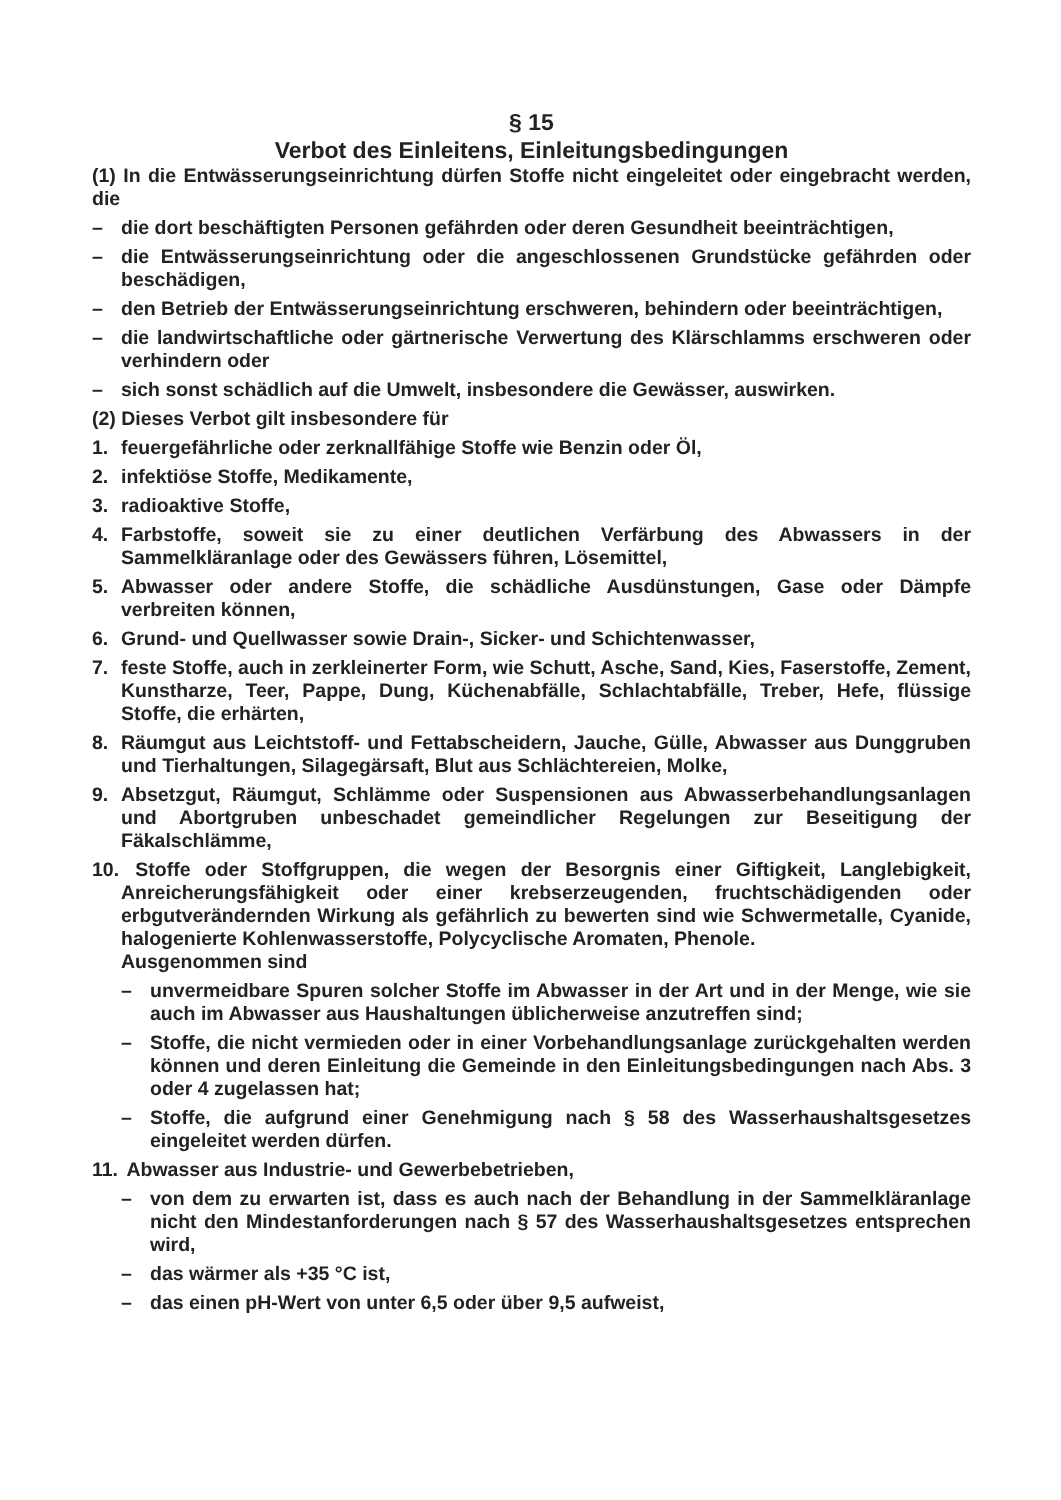§ 15
Verbot des Einleitens, Einleitungsbedingungen
(1) In die Entwässerungseinrichtung dürfen Stoffe nicht eingeleitet oder eingebracht werden, die
– die dort beschäftigten Personen gefährden oder deren Gesundheit beeinträchtigen,
– die Entwässerungseinrichtung oder die angeschlossenen Grundstücke gefährden oder beschädigen,
– den Betrieb der Entwässerungseinrichtung erschweren, behindern oder beeinträchtigen,
– die landwirtschaftliche oder gärtnerische Verwertung des Klärschlamms erschweren oder verhindern oder
– sich sonst schädlich auf die Umwelt, insbesondere die Gewässer, auswirken.
(2) Dieses Verbot gilt insbesondere für
1. feuergefährliche oder zerknallfähige Stoffe wie Benzin oder Öl,
2. infektiöse Stoffe, Medikamente,
3. radioaktive Stoffe,
4. Farbstoffe, soweit sie zu einer deutlichen Verfärbung des Abwassers in der Sammelkläranlage oder des Gewässers führen, Lösemittel,
5. Abwasser oder andere Stoffe, die schädliche Ausdünstungen, Gase oder Dämpfe verbreiten können,
6. Grund- und Quellwasser sowie Drain-, Sicker- und Schichtenwasser,
7. feste Stoffe, auch in zerkleinerter Form, wie Schutt, Asche, Sand, Kies, Faserstoffe, Zement, Kunstharze, Teer, Pappe, Dung, Küchenabfälle, Schlachtabfälle, Treber, Hefe, flüssige Stoffe, die erhärten,
8. Räumgut aus Leichtstoff- und Fettabscheidern, Jauche, Gülle, Abwasser aus Dunggruben und Tierhaltungen, Silagegärsaft, Blut aus Schlächtereien, Molke,
9. Absetzgut, Räumgut, Schlämme oder Suspensionen aus Abwasserbehandlungsanlagen und Abortgruben unbeschadet gemeindlicher Regelungen zur Beseitigung der Fäkalschlämme,
10. Stoffe oder Stoffgruppen, die wegen der Besorgnis einer Giftigkeit, Langlebigkeit, Anreicherungsfähigkeit oder einer krebserzeugenden, fruchtschädigenden oder erbgutverändernden Wirkung als gefährlich zu bewerten sind wie Schwermetalle, Cyanide, halogenierte Kohlenwasserstoffe, Polycyclische Aromaten, Phenole.
Ausgenommen sind
– unvermeidbare Spuren solcher Stoffe im Abwasser in der Art und in der Menge, wie sie auch im Abwasser aus Haushaltungen üblicherweise anzutreffen sind;
– Stoffe, die nicht vermieden oder in einer Vorbehandlungsanlage zurückgehalten werden können und deren Einleitung die Gemeinde in den Einleitungsbedingungen nach Abs. 3 oder 4 zugelassen hat;
– Stoffe, die aufgrund einer Genehmigung nach § 58 des Wasserhaushaltsgesetzes eingeleitet werden dürfen.
11. Abwasser aus Industrie- und Gewerbebetrieben,
– von dem zu erwarten ist, dass es auch nach der Behandlung in der Sammelkläranlage nicht den Mindestanforderungen nach § 57 des Wasserhaushaltsgesetzes entsprechen wird,
– das wärmer als +35 °C ist,
– das einen pH-Wert von unter 6,5 oder über 9,5 aufweist,